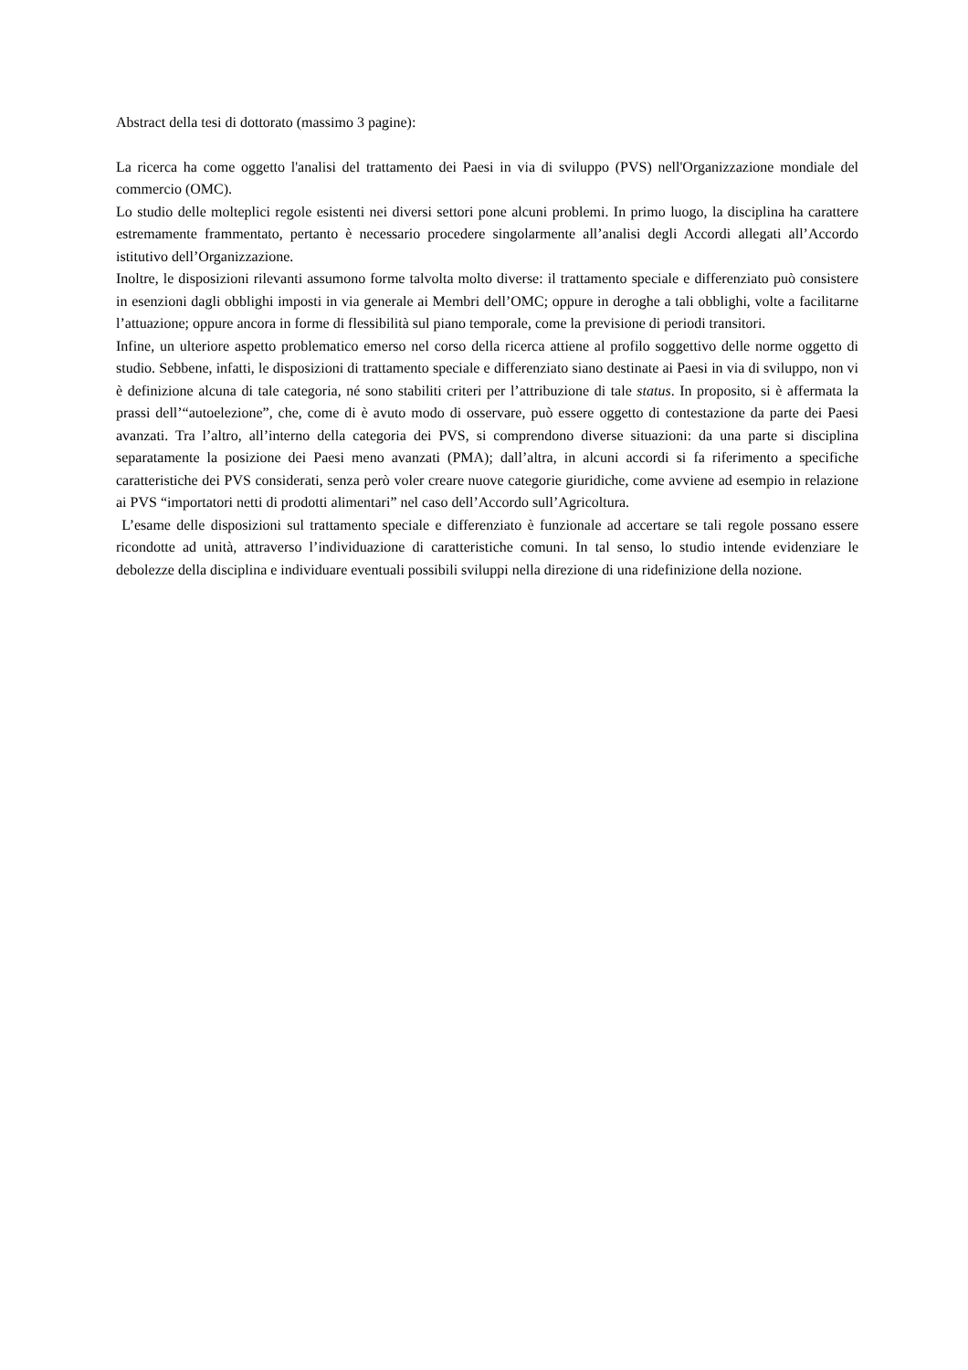Abstract della tesi di dottorato (massimo 3 pagine):
La ricerca ha come oggetto l'analisi del trattamento dei Paesi in via di sviluppo (PVS) nell'Organizzazione mondiale del commercio (OMC).
Lo studio delle molteplici regole esistenti nei diversi settori pone alcuni problemi. In primo luogo, la disciplina ha carattere estremamente frammentato, pertanto è necessario procedere singolarmente all’analisi degli Accordi allegati all’Accordo istitutivo dell’Organizzazione.
Inoltre, le disposizioni rilevanti assumono forme talvolta molto diverse: il trattamento speciale e differenziato può consistere in esenzioni dagli obblighi imposti in via generale ai Membri dell’OMC; oppure in deroghe a tali obblighi, volte a facilitarne l’attuazione; oppure ancora in forme di flessibilità sul piano temporale, come la previsione di periodi transitori.
Infine, un ulteriore aspetto problematico emerso nel corso della ricerca attiene al profilo soggettivo delle norme oggetto di studio. Sebbene, infatti, le disposizioni di trattamento speciale e differenziato siano destinate ai Paesi in via di sviluppo, non vi è definizione alcuna di tale categoria, né sono stabiliti criteri per l’attribuzione di tale status. In proposito, si è affermata la prassi dell’“autoelezione”, che, come di è avuto modo di osservare, può essere oggetto di contestazione da parte dei Paesi avanzati. Tra l’altro, all’interno della categoria dei PVS, si comprendono diverse situazioni: da una parte si disciplina separatamente la posizione dei Paesi meno avanzati (PMA); dall’altra, in alcuni accordi si fa riferimento a specifiche caratteristiche dei PVS considerati, senza però voler creare nuove categorie giuridiche, come avviene ad esempio in relazione ai PVS “importatori netti di prodotti alimentari” nel caso dell’Accordo sull’Agricoltura.
L’esame delle disposizioni sul trattamento speciale e differenziato è funzionale ad accertare se tali regole possano essere ricondotte ad unità, attraverso l’individuazione di caratteristiche comuni. In tal senso, lo studio intende evidenziare le debolezze della disciplina e individuare eventuali possibili sviluppi nella direzione di una ridefinizione della nozione.